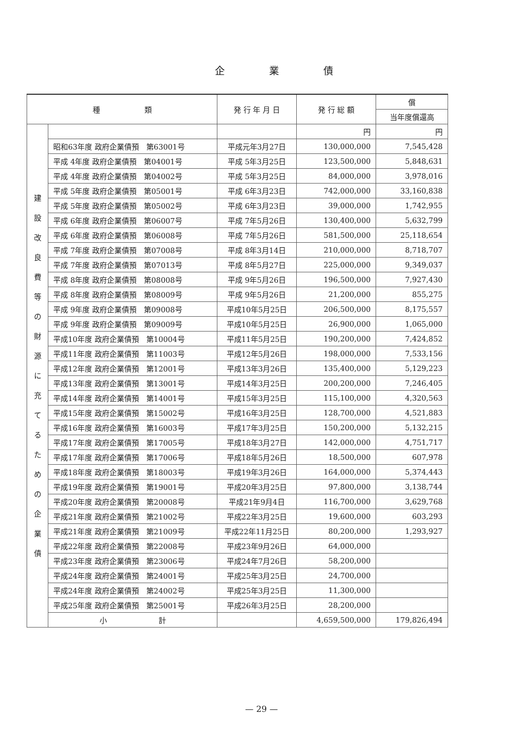企業債
| 種 類 | | 発 行 年 月 日 | 発 行 総 額 | 償 |
| --- | --- | --- | --- | --- |
| | | | | 当年度償還高 |
| 建 設 改 良 費 等 の 財 源 に 充 て る た め の 企 業 債 | | | 円 | 円 |
| | 昭和63年度 政府企業債預 第63001号 | 平成元年3月27日 | 130,000,000 | 7,545,428 |
| | 平成 4年度 政府企業債預 第04001号 | 平成 5年3月25日 | 123,500,000 | 5,848,631 |
| | 平成 4年度 政府企業債預 第04002号 | 平成 5年3月25日 | 84,000,000 | 3,978,016 |
| | 平成 5年度 政府企業債預 第05001号 | 平成 6年3月23日 | 742,000,000 | 33,160,838 |
| | 平成 5年度 政府企業債預 第05002号 | 平成 6年3月23日 | 39,000,000 | 1,742,955 |
| | 平成 6年度 政府企業債預 第06007号 | 平成 7年5月26日 | 130,400,000 | 5,632,799 |
| | 平成 6年度 政府企業債預 第06008号 | 平成 7年5月26日 | 581,500,000 | 25,118,654 |
| | 平成 7年度 政府企業債預 第07008号 | 平成 8年3月14日 | 210,000,000 | 8,718,707 |
| | 平成 7年度 政府企業債預 第07013号 | 平成 8年5月27日 | 225,000,000 | 9,349,037 |
| | 平成 8年度 政府企業債預 第08008号 | 平成 9年5月26日 | 196,500,000 | 7,927,430 |
| | 平成 8年度 政府企業債預 第08009号 | 平成 9年5月26日 | 21,200,000 | 855,275 |
| | 平成 9年度 政府企業債預 第09008号 | 平成10年5月25日 | 206,500,000 | 8,175,557 |
| | 平成 9年度 政府企業債預 第09009号 | 平成10年5月25日 | 26,900,000 | 1,065,000 |
| | 平成10年度 政府企業債預 第10004号 | 平成11年5月25日 | 190,200,000 | 7,424,852 |
| | 平成11年度 政府企業債預 第11003号 | 平成12年5月26日 | 198,000,000 | 7,533,156 |
| | 平成12年度 政府企業債預 第12001号 | 平成13年3月26日 | 135,400,000 | 5,129,223 |
| | 平成13年度 政府企業債預 第13001号 | 平成14年3月25日 | 200,200,000 | 7,246,405 |
| | 平成14年度 政府企業債預 第14001号 | 平成15年3月25日 | 115,100,000 | 4,320,563 |
| | 平成15年度 政府企業債預 第15002号 | 平成16年3月25日 | 128,700,000 | 4,521,883 |
| | 平成16年度 政府企業債預 第16003号 | 平成17年3月25日 | 150,200,000 | 5,132,215 |
| | 平成17年度 政府企業債預 第17005号 | 平成18年3月27日 | 142,000,000 | 4,751,717 |
| | 平成17年度 政府企業債預 第17006号 | 平成18年5月26日 | 18,500,000 | 607,978 |
| | 平成18年度 政府企業債預 第18003号 | 平成19年3月26日 | 164,000,000 | 5,374,443 |
| | 平成19年度 政府企業債預 第19001号 | 平成20年3月25日 | 97,800,000 | 3,138,744 |
| | 平成20年度 政府企業債預 第20008号 | 平成21年9月4日 | 116,700,000 | 3,629,768 |
| | 平成21年度 政府企業債預 第21002号 | 平成22年3月25日 | 19,600,000 | 603,293 |
| | 平成21年度 政府企業債預 第21009号 | 平成22年11月25日 | 80,200,000 | 1,293,927 |
| | 平成22年度 政府企業債預 第22008号 | 平成23年9月26日 | 64,000,000 | |
| | 平成23年度 政府企業債預 第23006号 | 平成24年7月26日 | 58,200,000 | |
| | 平成24年度 政府企業債預 第24001号 | 平成25年3月25日 | 24,700,000 | |
| | 平成24年度 政府企業債預 第24002号 | 平成25年3月25日 | 11,300,000 | |
| | 平成25年度 政府企業債預 第25001号 | 平成26年3月25日 | 28,200,000 | |
| | 小 計 | | 4,659,500,000 | 179,826,494 |
— 29 —